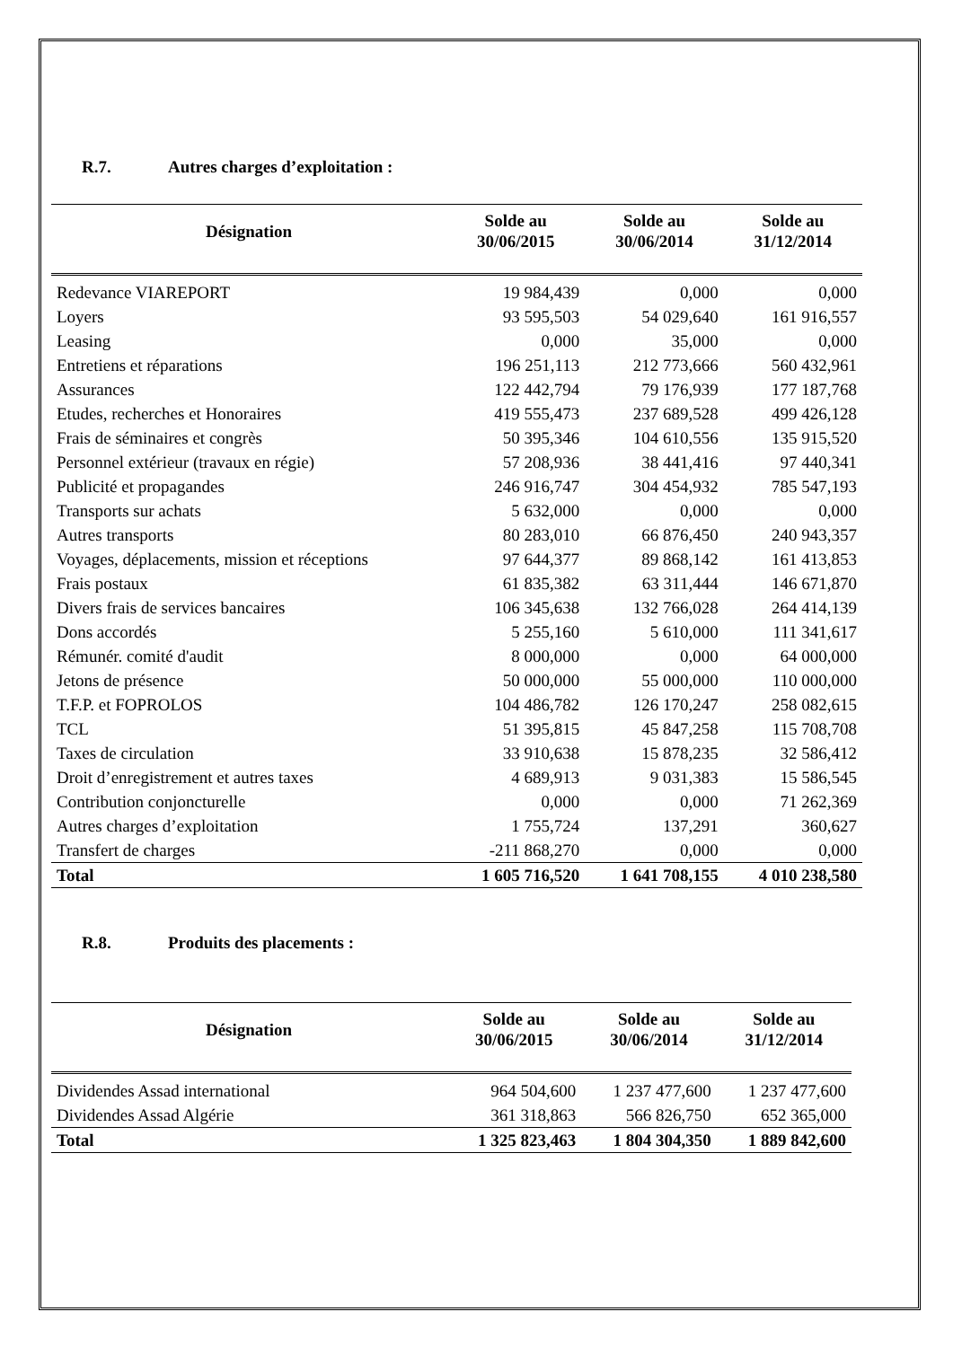R.7. Autres charges d’exploitation :
| Désignation | Solde au 30/06/2015 | Solde au 30/06/2014 | Solde au 31/12/2014 |
| --- | --- | --- | --- |
| Redevance VIAREPORT | 19 984,439 | 0,000 | 0,000 |
| Loyers | 93 595,503 | 54 029,640 | 161 916,557 |
| Leasing | 0,000 | 35,000 | 0,000 |
| Entretiens et réparations | 196 251,113 | 212 773,666 | 560 432,961 |
| Assurances | 122 442,794 | 79 176,939 | 177 187,768 |
| Etudes, recherches et Honoraires | 419 555,473 | 237 689,528 | 499 426,128 |
| Frais de séminaires et congrès | 50 395,346 | 104 610,556 | 135 915,520 |
| Personnel extérieur (travaux en régie) | 57 208,936 | 38 441,416 | 97 440,341 |
| Publicité et propagandes | 246 916,747 | 304 454,932 | 785 547,193 |
| Transports sur achats | 5 632,000 | 0,000 | 0,000 |
| Autres transports | 80 283,010 | 66 876,450 | 240 943,357 |
| Voyages, déplacements, mission et réceptions | 97 644,377 | 89 868,142 | 161 413,853 |
| Frais postaux | 61 835,382 | 63 311,444 | 146 671,870 |
| Divers frais de services bancaires | 106 345,638 | 132 766,028 | 264 414,139 |
| Dons accordés | 5 255,160 | 5 610,000 | 111 341,617 |
| Rémunér. comité d'audit | 8 000,000 | 0,000 | 64 000,000 |
| Jetons de présence | 50 000,000 | 55 000,000 | 110 000,000 |
| T.F.P. et FOPROLOS | 104 486,782 | 126 170,247 | 258 082,615 |
| TCL | 51 395,815 | 45 847,258 | 115 708,708 |
| Taxes de circulation | 33 910,638 | 15 878,235 | 32 586,412 |
| Droit d’enregistrement et autres taxes | 4 689,913 | 9 031,383 | 15 586,545 |
| Contribution conjoncturelle | 0,000 | 0,000 | 71 262,369 |
| Autres charges d’exploitation | 1 755,724 | 137,291 | 360,627 |
| Transfert de charges | -211 868,270 | 0,000 | 0,000 |
| Total | 1 605 716,520 | 1 641 708,155 | 4 010 238,580 |
R.8. Produits des placements :
| Désignation | Solde au 30/06/2015 | Solde au 30/06/2014 | Solde au 31/12/2014 |
| --- | --- | --- | --- |
| Dividendes Assad international | 964 504,600 | 1 237 477,600 | 1 237 477,600 |
| Dividendes Assad Algérie | 361 318,863 | 566 826,750 | 652 365,000 |
| Total | 1 325 823,463 | 1 804 304,350 | 1 889 842,600 |